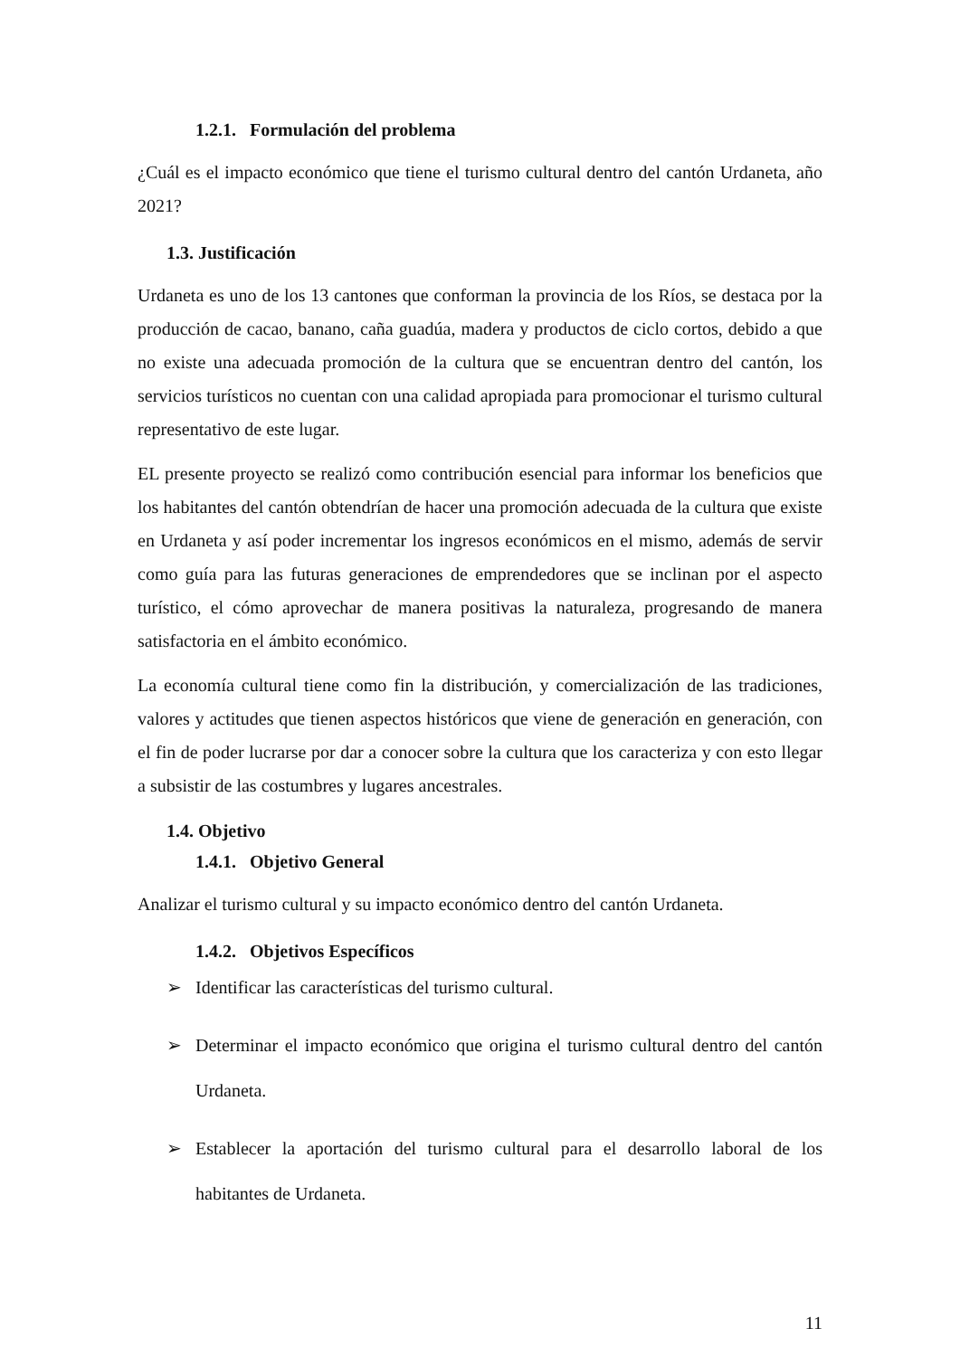1.2.1. Formulación del problema
¿Cuál es el impacto económico que tiene el turismo cultural dentro del cantón Urdaneta, año 2021?
1.3. Justificación
Urdaneta es uno de los 13 cantones que conforman la provincia de los Ríos, se destaca por la producción de cacao, banano, caña guadúa, madera y productos de ciclo cortos, debido a que no existe una adecuada promoción de la cultura que se encuentran dentro del cantón, los servicios turísticos no cuentan con una calidad apropiada para promocionar el turismo cultural representativo de este lugar.
EL presente proyecto se realizó como contribución esencial para informar los beneficios que los habitantes del cantón obtendrían de hacer una promoción adecuada de la cultura que existe en Urdaneta y así poder incrementar los ingresos económicos en el mismo, además de servir como guía para las futuras generaciones de emprendedores que se inclinan por el aspecto turístico, el cómo aprovechar de manera positivas la naturaleza, progresando de manera satisfactoria en el ámbito económico.
La economía cultural tiene como fin la distribución, y comercialización de las tradiciones, valores y actitudes que tienen aspectos históricos que viene de generación en generación, con el fin de poder lucrarse por dar a conocer sobre la cultura que los caracteriza y con esto llegar a subsistir de las costumbres y lugares ancestrales.
1.4. Objetivo
1.4.1. Objetivo General
Analizar el turismo cultural y su impacto económico dentro del cantón Urdaneta.
1.4.2. Objetivos Específicos
➢ Identificar las características del turismo cultural.
➢ Determinar el impacto económico que origina el turismo cultural dentro del cantón Urdaneta.
➢ Establecer la aportación del turismo cultural para el desarrollo laboral de los habitantes de Urdaneta.
11